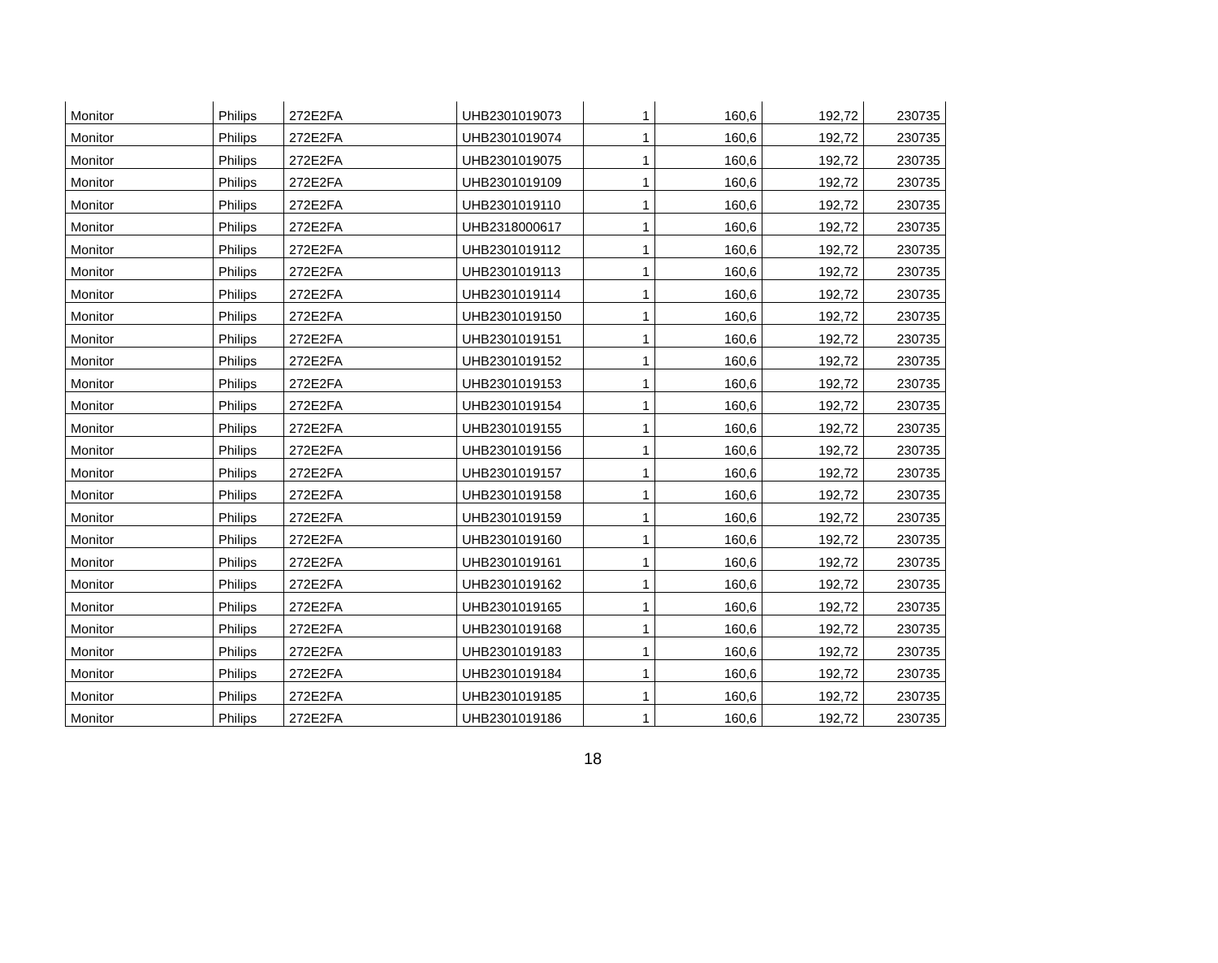| Monitor | Philips | 272E2FA | UHB2301019073 | 1 | 160,6 | 192,72 | 230735 |
| Monitor | Philips | 272E2FA | UHB2301019074 | 1 | 160,6 | 192,72 | 230735 |
| Monitor | Philips | 272E2FA | UHB2301019075 | 1 | 160,6 | 192,72 | 230735 |
| Monitor | Philips | 272E2FA | UHB2301019109 | 1 | 160,6 | 192,72 | 230735 |
| Monitor | Philips | 272E2FA | UHB2301019110 | 1 | 160,6 | 192,72 | 230735 |
| Monitor | Philips | 272E2FA | UHB2318000617 | 1 | 160,6 | 192,72 | 230735 |
| Monitor | Philips | 272E2FA | UHB2301019112 | 1 | 160,6 | 192,72 | 230735 |
| Monitor | Philips | 272E2FA | UHB2301019113 | 1 | 160,6 | 192,72 | 230735 |
| Monitor | Philips | 272E2FA | UHB2301019114 | 1 | 160,6 | 192,72 | 230735 |
| Monitor | Philips | 272E2FA | UHB2301019150 | 1 | 160,6 | 192,72 | 230735 |
| Monitor | Philips | 272E2FA | UHB2301019151 | 1 | 160,6 | 192,72 | 230735 |
| Monitor | Philips | 272E2FA | UHB2301019152 | 1 | 160,6 | 192,72 | 230735 |
| Monitor | Philips | 272E2FA | UHB2301019153 | 1 | 160,6 | 192,72 | 230735 |
| Monitor | Philips | 272E2FA | UHB2301019154 | 1 | 160,6 | 192,72 | 230735 |
| Monitor | Philips | 272E2FA | UHB2301019155 | 1 | 160,6 | 192,72 | 230735 |
| Monitor | Philips | 272E2FA | UHB2301019156 | 1 | 160,6 | 192,72 | 230735 |
| Monitor | Philips | 272E2FA | UHB2301019157 | 1 | 160,6 | 192,72 | 230735 |
| Monitor | Philips | 272E2FA | UHB2301019158 | 1 | 160,6 | 192,72 | 230735 |
| Monitor | Philips | 272E2FA | UHB2301019159 | 1 | 160,6 | 192,72 | 230735 |
| Monitor | Philips | 272E2FA | UHB2301019160 | 1 | 160,6 | 192,72 | 230735 |
| Monitor | Philips | 272E2FA | UHB2301019161 | 1 | 160,6 | 192,72 | 230735 |
| Monitor | Philips | 272E2FA | UHB2301019162 | 1 | 160,6 | 192,72 | 230735 |
| Monitor | Philips | 272E2FA | UHB2301019165 | 1 | 160,6 | 192,72 | 230735 |
| Monitor | Philips | 272E2FA | UHB2301019168 | 1 | 160,6 | 192,72 | 230735 |
| Monitor | Philips | 272E2FA | UHB2301019183 | 1 | 160,6 | 192,72 | 230735 |
| Monitor | Philips | 272E2FA | UHB2301019184 | 1 | 160,6 | 192,72 | 230735 |
| Monitor | Philips | 272E2FA | UHB2301019185 | 1 | 160,6 | 192,72 | 230735 |
| Monitor | Philips | 272E2FA | UHB2301019186 | 1 | 160,6 | 192,72 | 230735 |
18